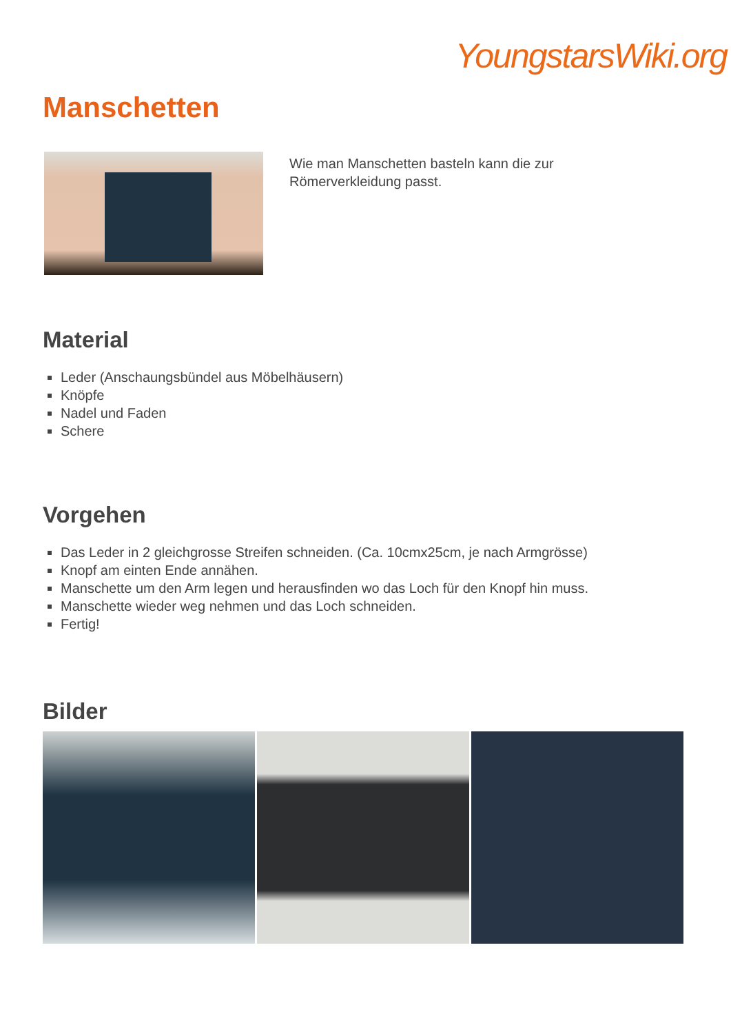YoungstarsWiki.org
Manschetten
Wie man Manschetten basteln kann die zur
Römerverkleidung passt.
Material
Leder (Anschaungsbündel aus Möbelhäusern)
Knöpfe
Nadel und Faden
Schere
Vorgehen
Das Leder in 2 gleichgrosse Streifen schneiden. (Ca. 10cmx25cm, je nach Armgrösse)
Knopf am einten Ende annähen.
Manschette um den Arm legen und herausfinden wo das Loch für den Knopf hin muss.
Manschette wieder weg nehmen und das Loch schneiden.
Fertig!
Bilder